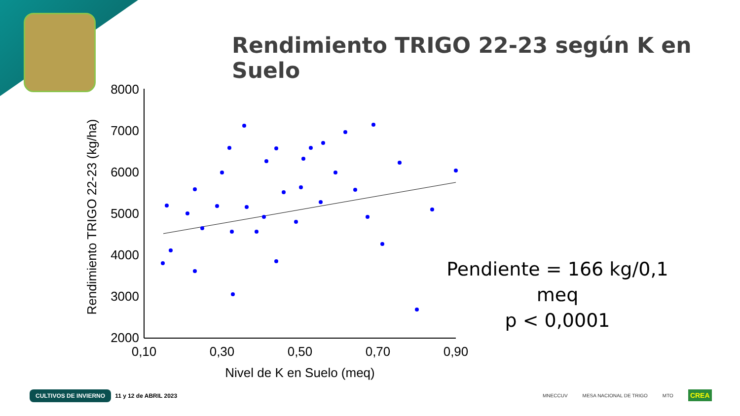Rendimiento TRIGO 22-23 según K en Suelo
8000
7000
6000
5000
4000
3000
2000
0,10
0,30
0,50
0,70
0,90
Nivel de K en Suelo (meq)
Rendimiento TRIGO 22-23 (kg/ha)
Pendiente = 166 kg/0,1 meq
p < 0,0001
CULTIVOS DE INVIERNO 11 y 12 de ABRIL 2023
MNECCUV MESA NACIONAL DE TRIGO MTO CREA